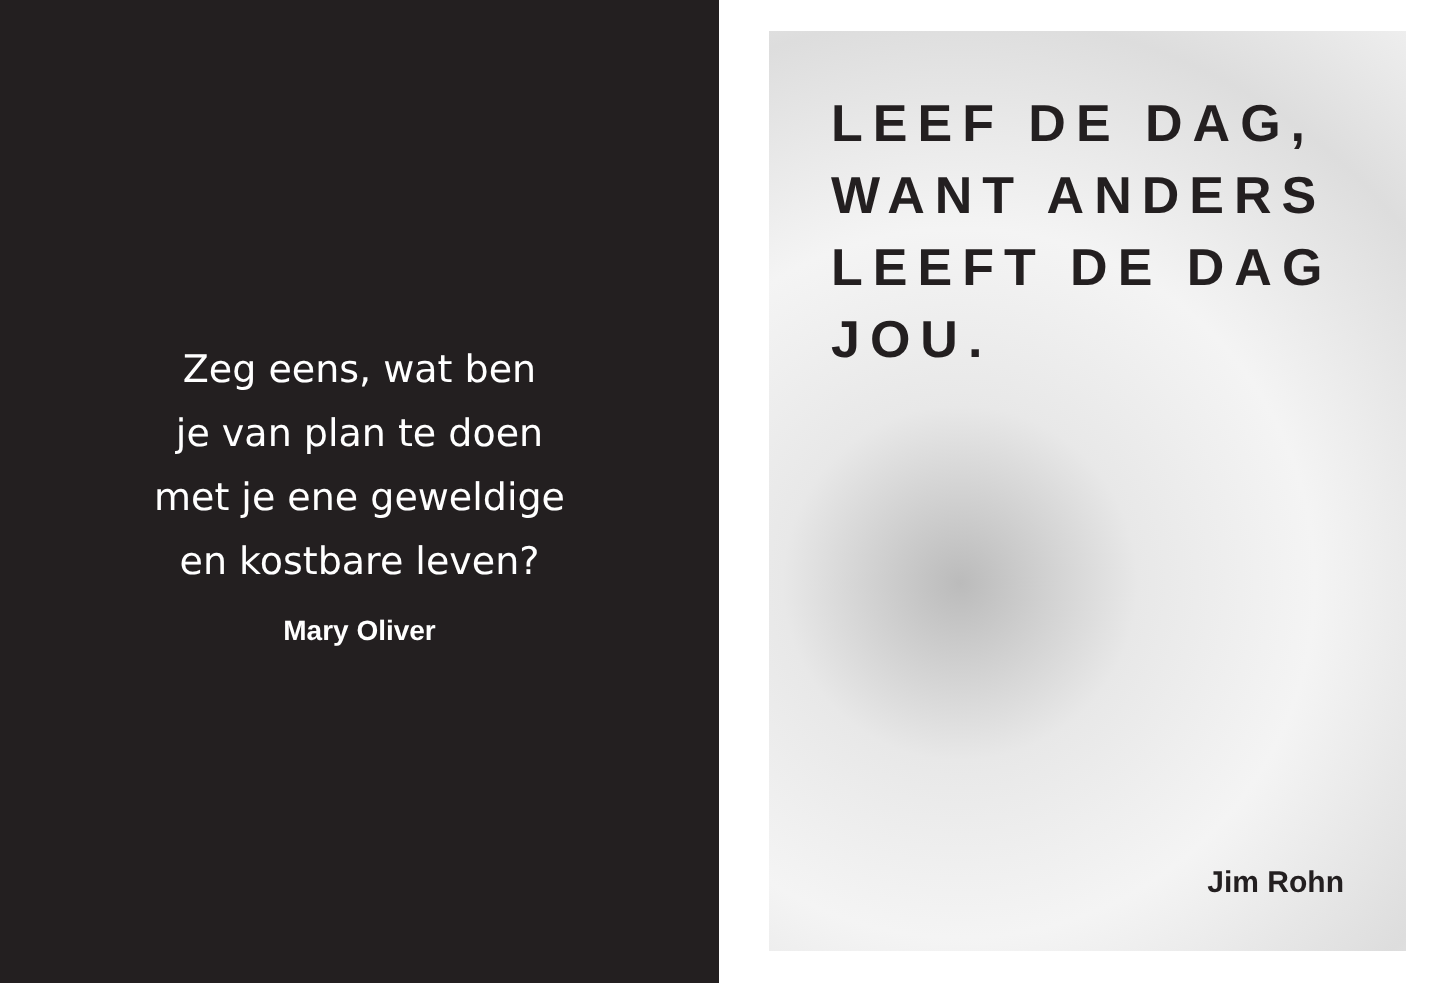Zeg eens, wat ben
je van plan te doen
met je ene geweldige
en kostbare leven?
Mary Oliver
LEEF DE DAG,
WANT ANDERS
LEEFT DE DAG
JOU.
Jim Rohn